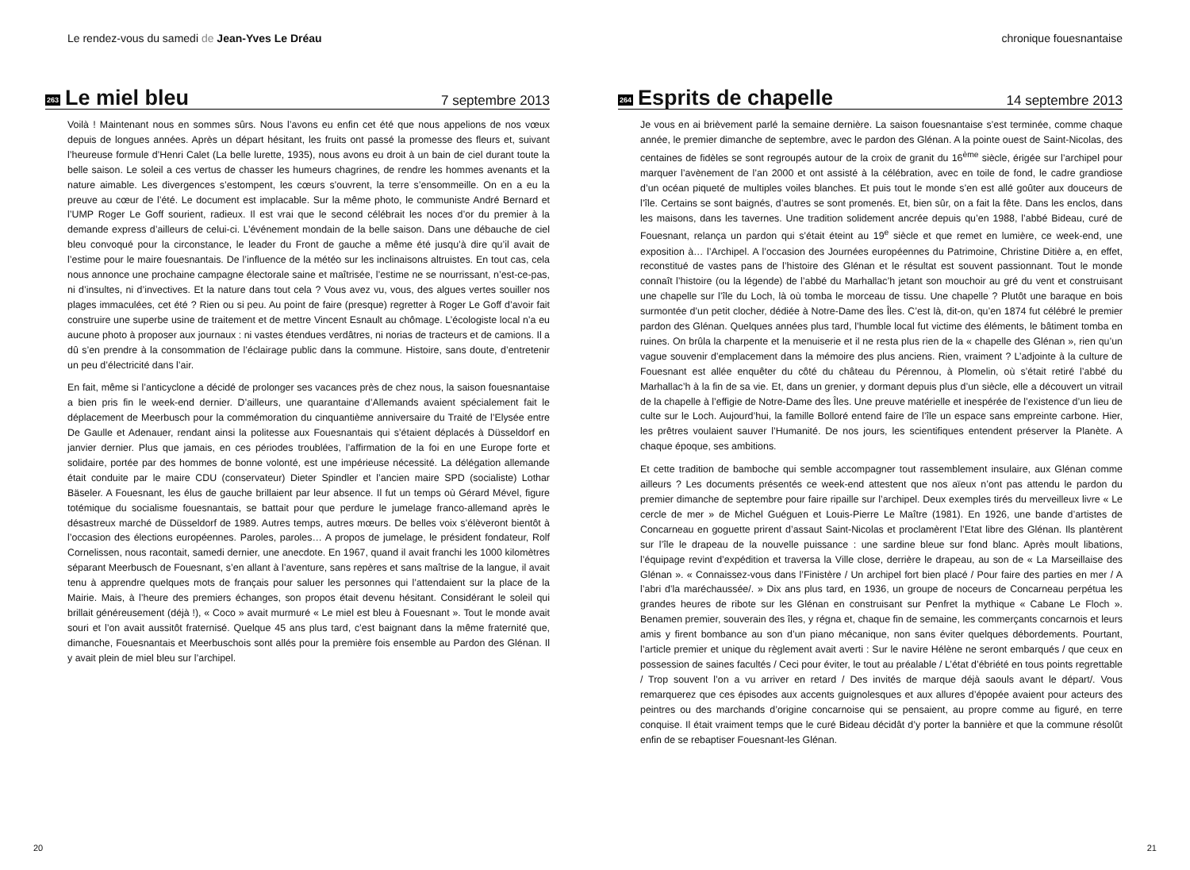Le rendez-vous du samedi de Jean-Yves Le Dréau
263
Le miel bleu
7 septembre 2013
Voilà ! Maintenant nous en sommes sûrs. Nous l’avons eu enfin cet été que nous appelions de nos vœux depuis de longues années. Après un départ hésitant, les fruits ont passé la promesse des fleurs et, suivant l’heureuse formule d’Henri Calet (La belle lurette, 1935), nous avons eu droit à un bain de ciel durant toute la belle saison. Le soleil a ces vertus de chasser les humeurs chagrines, de rendre les hommes avenants et la nature aimable. Les divergences s’estompent, les cœurs s’ouvrent, la terre s’ensommeille. On en a eu la preuve au cœur de l’été. Le document est implacable. Sur la même photo, le communiste André Bernard et l’UMP Roger Le Goff sourient, radieux. Il est vrai que le second célébrait les noces d’or du premier à la demande express d’ailleurs de celui-ci. L’événement mondain de la belle saison. Dans une débauche de ciel bleu convoqué pour la circonstance, le leader du Front de gauche a même été jusqu’à dire qu’il avait de l’estime pour le maire fouesnantais. De l’influence de la météo sur les inclinaisons altruistes. En tout cas, cela nous annonce une prochaine campagne électorale saine et maîtrisée, l’estime ne se nourrissant, n’est-ce-pas, ni d’insultes, ni d’invectives. Et la nature dans tout cela ? Vous avez vu, vous, des algues vertes souiller nos plages immaculées, cet été ? Rien ou si peu. Au point de faire (presque) regretter à Roger Le Goff d’avoir fait construire une superbe usine de traitement et de mettre Vincent Esnault au chômage. L’écologiste local n’a eu aucune photo à proposer aux journaux : ni vastes étendues verdâtres, ni norias de tracteurs et de camions. Il a dû s’en prendre à la consommation de l’éclairage public dans la commune. Histoire, sans doute, d’entretenir un peu d’électricité dans l’air.
En fait, même si l’anticyclone a décidé de prolonger ses vacances près de chez nous, la saison fouesnantaise a bien pris fin le week-end dernier. D’ailleurs, une quarantaine d’Allemands avaient spécialement fait le déplacement de Meerbusch pour la commémoration du cinquantième anniversaire du Traité de l’Elysée entre De Gaulle et Adenauer, rendant ainsi la politesse aux Fouesnantais qui s’étaient déplacés à Düsseldorf en janvier dernier. Plus que jamais, en ces périodes troublées, l’affirmation de la foi en une Europe forte et solidaire, portée par des hommes de bonne volonté, est une impérieuse nécessité. La délégation allemande était conduite par le maire CDU (conservateur) Dieter Spindler et l’ancien maire SPD (socialiste) Lothar Bäseler. A Fouesnant, les élus de gauche brillaient par leur absence. Il fut un temps où Gérard Mével, figure totémique du socialisme fouesnantais, se battait pour que perdure le jumelage franco-allemand après le désastreux marché de Düsseldorf de 1989. Autres temps, autres mœurs. De belles voix s’élèveront bientôt à l’occasion des élections européennes. Paroles, paroles… A propos de jumelage, le président fondateur, Rolf Cornelissen, nous racontait, samedi dernier, une anecdote. En 1967, quand il avait franchi les 1000 kilomètres séparant Meerbusch de Fouesnant, s’en allant à l’aventure, sans repères et sans maîtrise de la langue, il avait tenu à apprendre quelques mots de français pour saluer les personnes qui l’attendaient sur la place de la Mairie. Mais, à l’heure des premiers échanges, son propos était devenu hésitant. Considérant le soleil qui brillait généreusement (déjà !), « Coco » avait murmuré « Le miel est bleu à Fouesnant ». Tout le monde avait souri et l’on avait aussitôt fraternisé. Quelque 45 ans plus tard, c’est baignant dans la même fraternité que, dimanche, Fouesnantais et Meerbuschois sont allés pour la première fois ensemble au Pardon des Glénan. Il y avait plein de miel bleu sur l’archipel.
20
chronique fouesnantaise
264
Esprits de chapelle
14 septembre 2013
Je vous en ai brièvement parlé la semaine dernière. La saison fouesnantaise s’est terminée, comme chaque année, le premier dimanche de septembre, avec le pardon des Glénan. A la pointe ouest de Saint-Nicolas, des centaines de fidèles se sont regroupés autour de la croix de granit du 16<sup>ème</sup> siècle, érigée sur l’archipel pour marquer l’avènement de l’an 2000 et ont assisté à la célébration, avec en toile de fond, le cadre grandiose d’un océan piqueté de multiples voiles blanches. Et puis tout le monde s’en est allé goûter aux douceurs de l’île. Certains se sont baignés, d’autres se sont promenés. Et, bien sûr, on a fait la fête. Dans les enclos, dans les maisons, dans les tavernes. Une tradition solidement ancrée depuis qu’en 1988, l’abbé Bideau, curé de Fouesnant, relança un pardon qui s’était éteint au 19<sup>e</sup> siècle et que remet en lumière, ce week-end, une exposition à… l’Archipel. A l’occasion des Journées européennes du Patrimoine, Christine Ditière a, en effet, reconstitué de vastes pans de l’histoire des Glénan et le résultat est souvent passionnant. Tout le monde connaît l’histoire (ou la légende) de l’abbé du Marhallac’h jetant son mouchoir au gré du vent et construisant une chapelle sur l’île du Loch, là où tomba le morceau de tissu. Une chapelle ? Plutôt une baraque en bois surmontée d’un petit clocher, dédiée à Notre-Dame des Îles. C’est là, dit-on, qu’en 1874 fut célébré le premier pardon des Glénan. Quelques années plus tard, l’humble local fut victime des éléments, le bâtiment tomba en ruines. On brûla la charpente et la menuiserie et il ne resta plus rien de la « chapelle des Glénan », rien qu’un vague souvenir d’emplacement dans la mémoire des plus anciens. Rien, vraiment ? L’adjointe à la culture de Fouesnant est allée enquêter du côté du château du Pérennou, à Plomelin, où s’était retiré l’abbé du Marhallac’h à la fin de sa vie. Et, dans un grenier, y dormant depuis plus d’un siècle, elle a découvert un vitrail de la chapelle à l’effigie de Notre-Dame des Îles. Une preuve matérielle et inespérée de l’existence d’un lieu de culte sur le Loch. Aujourd’hui, la famille Bolloré entend faire de l’île un espace sans empreinte carbone. Hier, les prêtres voulaient sauver l’Humanité. De nos jours, les scientifiques entendent préserver la Planète. A chaque époque, ses ambitions.
Et cette tradition de bamboche qui semble accompagner tout rassemblement insulaire, aux Glénan comme ailleurs ? Les documents présentés ce week-end attestent que nos aïeux n’ont pas attendu le pardon du premier dimanche de septembre pour faire ripaille sur l’archipel. Deux exemples tirés du merveilleux livre « Le cercle de mer » de Michel Guéguen et Louis-Pierre Le Maître (1981). En 1926, une bande d’artistes de Concarneau en goguette prirent d’assaut Saint-Nicolas et proclamèrent l’Etat libre des Glénan. Ils plantèrent sur l’île le drapeau de la nouvelle puissance : une sardine bleue sur fond blanc. Après moult libations, l’équipage revint d’expédition et traversa la Ville close, derrière le drapeau, au son de « La Marseillaise des Glénan ». « Connaissez-vous dans l’Finistère / Un archipel fort bien placé / Pour faire des parties en mer / A l’abri d’la maréchaussée/. » Dix ans plus tard, en 1936, un groupe de noceurs de Concarneau perpétua les grandes heures de ribote sur les Glénan en construisant sur Penfret la mythique « Cabane Le Floch ». Benamen premier, souverain des îles, y régna et, chaque fin de semaine, les commerçants concarnois et leurs amis y firent bombance au son d’un piano mécanique, non sans éviter quelques débordements. Pourtant, l’article premier et unique du règlement avait averti : Sur le navire Hélène ne seront embarqués / que ceux en possession de saines facultés / Ceci pour éviter, le tout au préalable / L’état d’ébriété en tous points regrettable / Trop souvent l’on a vu arriver en retard / Des invités de marque déjà saouls avant le départ/. Vous remarquerez que ces épisodes aux accents guignolesques et aux allures d’épopée avaient pour acteurs des peintres ou des marchands d’origine concarnoise qui se pensaient, au propre comme au figuré, en terre conquise. Il était vraiment temps que le curé Bideau décidât d’y porter la bannière et que la commune résolût enfin de se rebaptiser Fouesnant-les Glénan.
21